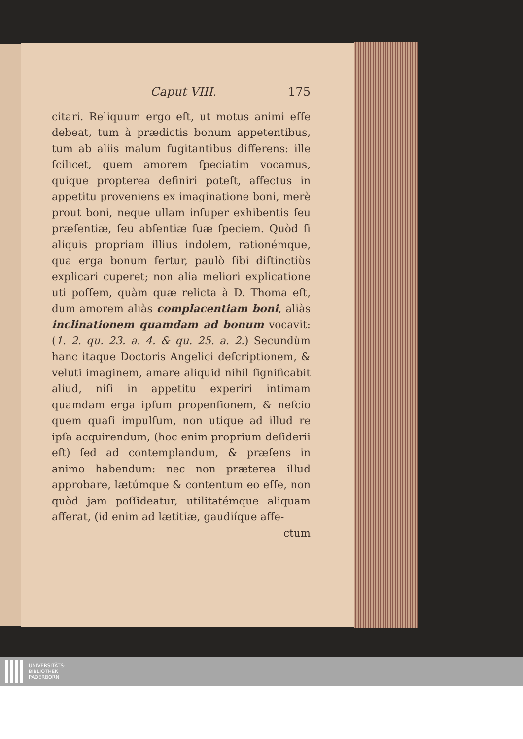Caput VIII. 175
citari. Reliquum ergo eſt, ut motus animi eſſe debeat, tum à prædictis bonum appetentibus, tum ab aliis malum fugitantibus differens: ille ſcilicet, quem amorem ſpeciatim vocamus, quique propterea definiri poteſt, affectus in appetitu proveniens ex imaginatione boni, merè prout boni, neque ullam inſuper exhibentis ſeu præſentiæ, ſeu abſentiæ ſuæ ſpeciem. Quòd ſi aliquis propriam illius indolem, rationémque, qua erga bonum fertur, paulò ſibi diſtinctiùs explicari cuperet; non alia meliori explicatione uti poſſem, quàm quæ relicta à D. Thoma eſt, dum amorem aliàs complacentiam boni, aliàs inclinationem quamdam ad bonum vocavit: (1. 2. qu. 23. a. 4. & qu. 25. a. 2.) Secundùm hanc itaque Doctoris Angelici deſcriptionem, & veluti imaginem, amare aliquid nihil ſignificabit aliud, niſi in appetitu experiri intimam quamdam erga ipſum propenſionem, & neſcio quem quaſi impulſum, non utique ad illud re ipſa acquirendum, (hoc enim proprium deſiderii eſt) ſed ad contemplandum, & præſens in animo habendum: nec non præterea illud approbare, lætúmque & contentum eo eſſe, non quòd jam poſſideatur, utilitatémque aliquam afferat, (id enim ad lætitiæ, gaudiíque affe-
ctum
UNIVERSITÄTS-
BIBLIOTHEK
PADERBORN